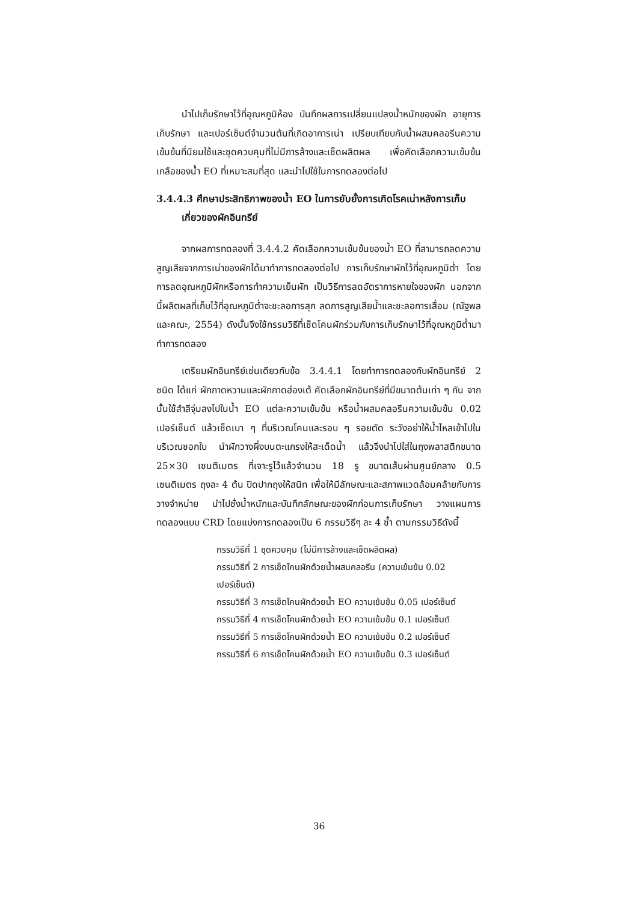นำไปเก็บรักษาไว้ที่อุณหภูมิห้อง บันทึกผลการเปลี่ยนแปลงน้ำหนักของผัก อายุการเก็บรักษา และเปอร์เซ็นต์จำนวนต้นที่เกิดอาการเน่า เปรียบเทียบกับน้ำผสมคลอรีนความเข้มข้นที่นิยมใช้และชุดควบคุมที่ไม่มีการล้างและเช็ดผลิตผล เพื่อคัดเลือกความเข้มข้นเกลือของน้ำ EO ที่เหมาะสมที่สุด และนำไปใช้ในการทดลองต่อไป
3.4.4.3 ศึกษาประสิทธิภาพของน้ำ EO ในการยับยั้งการเกิดโรคเน่าหลังการเก็บเกี่ยวของผักอินทรีย์
จากผลการทดลองที่ 3.4.4.2 คัดเลือกความเข้มข้นของน้ำ EO ที่สามารถลดความสูญเสียจากการเน่าของผักได้มาทำการทดลองต่อไป การเก็บรักษาผักไว้ที่อุณหภูมิต่ำ โดยการลดอุณหภูมิผักหรือการทำความเย็นผัก เป็นวิธีการลดอัตราการหายใจของผัก นอกจากนี้ผลิตผลที่เก็บไว้ที่อุณหภูมิต่ำจะชะลอการสุก ลดการสูญเสียน้ำและชะลอการเสื่อม (ณัฐพล และคณะ, 2554) ดังนั้นจึงใช้กรรมวิธีที่เช็ดโคนผักร่วมกับการเก็บรักษาไว้ที่อุณหภูมิต่ำมาทำการทดลอง
เตรียมผักอินทรีย์เช่นเดียวกับข้อ 3.4.4.1 โดยทำการทดลองกับผักอินทรีย์ 2 ชนิด ได้แก่ ผักกาดหวานและผักกาดฮ่องเต้ คัดเลือกผักอินทรีย์ที่มีขนาดต้นเท่า ๆ กัน จากนั้นใช้สำลีจุ่มลงไปในน้ำ EO แต่ละความเข้มข้น หรือน้ำผสมคลอรีนความเข้มข้น 0.02 เปอร์เซ็นต์ แล้วเช็ดเบา ๆ ที่บริเวณโคนและรอบ ๆ รอยตัด ระวังอย่าให้น้ำไหลเข้าไปในบริเวณซอกใบ นำผักวางผึ่งบนตะแกรงให้สะเด็ดน้ำ แล้วจึงนำไปใส่ในถุงพลาสติกขนาด 25×30 เซนติเมตร ที่เจาะรูไว้แล้วจำนวน 18 รู ขนาดเส้นผ่านศูนย์กลาง 0.5 เซนติเมตร ถุงละ 4 ต้น ปิดปากถุงให้สนิท เพื่อให้มีลักษณะและสภาพแวดล้อมคล้ายกับการวางจำหน่าย นำไปชั่งน้ำหนักและบันทึกลักษณะของผักก่อนการเก็บรักษา วางแผนการทดลองแบบ CRD โดยแบ่งการทดลองเป็น 6 กรรมวิธีๆ ละ 4 ซ้ำ ตามกรรมวิธีดังนี้
กรรมวิธีที่ 1 ชุดควบคุม (ไม่มีการล้างและเช็ดผลิตผล)
กรรมวิธีที่ 2 การเช็ดโคนผักด้วยน้ำผสมคลอรีน (ความเข้มข้น 0.02 เปอร์เซ็นต์)
กรรมวิธีที่ 3 การเช็ดโคนผักด้วยน้ำ EO ความเข้มข้น 0.05 เปอร์เซ็นต์
กรรมวิธีที่ 4 การเช็ดโคนผักด้วยน้ำ EO ความเข้มข้น 0.1 เปอร์เซ็นต์
กรรมวิธีที่ 5 การเช็ดโคนผักด้วยน้ำ EO ความเข้มข้น 0.2 เปอร์เซ็นต์
กรรมวิธีที่ 6 การเช็ดโคนผักด้วยน้ำ EO ความเข้มข้น 0.3 เปอร์เซ็นต์
36